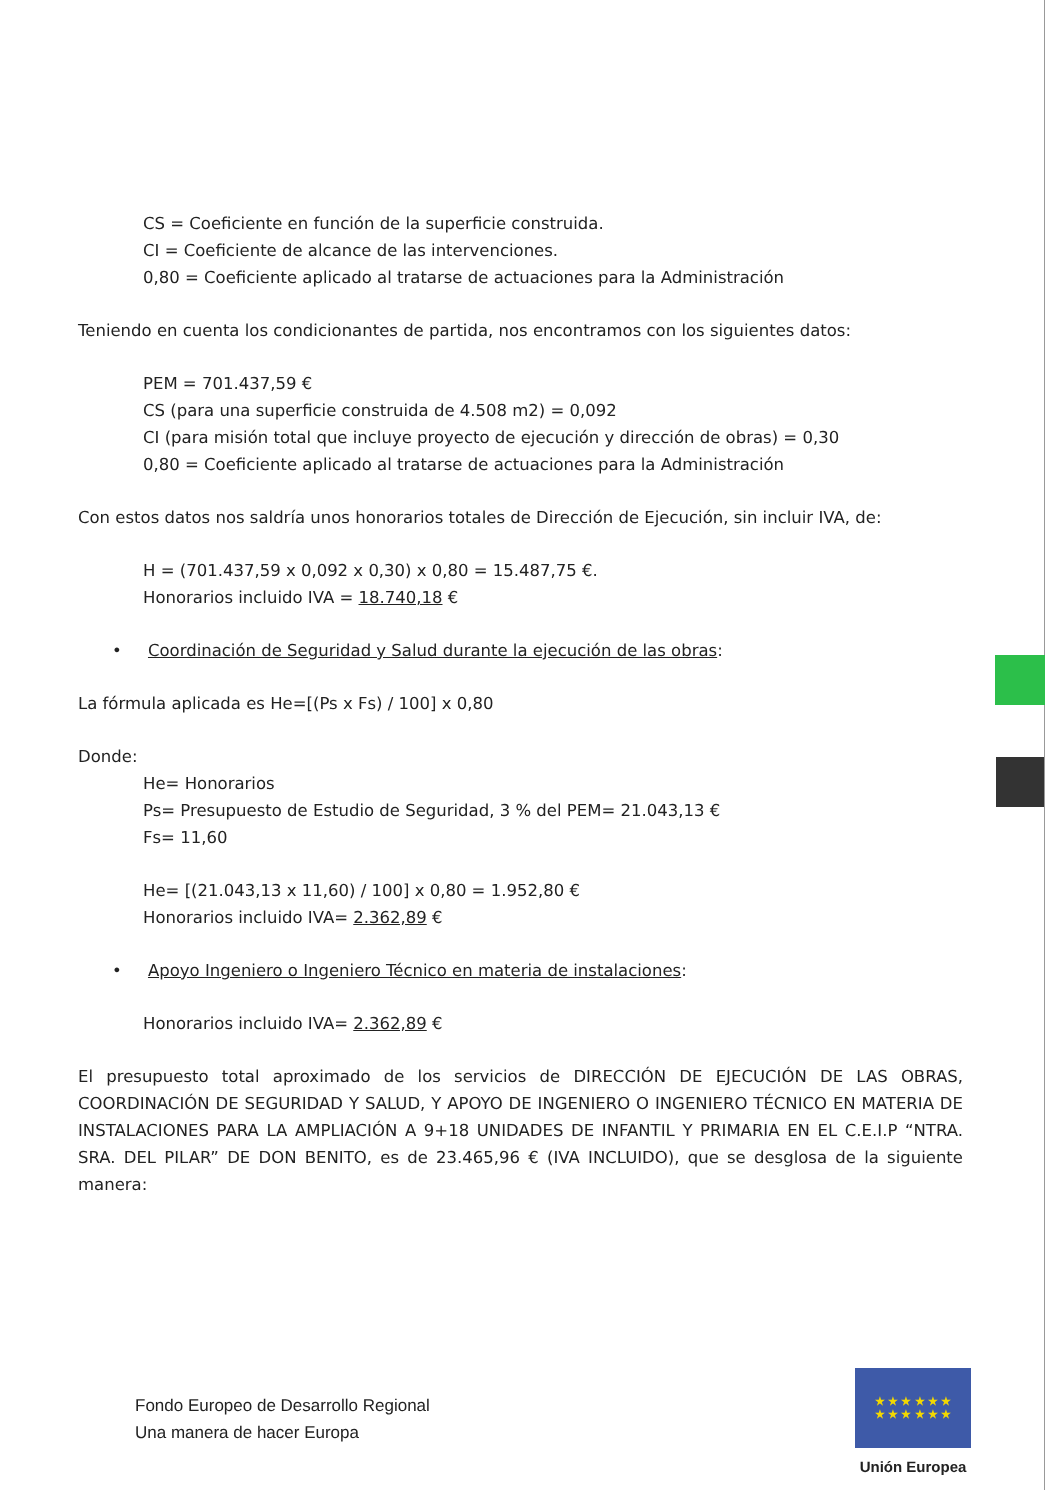CS = Coeficiente en función de la superficie construida.
CI = Coeficiente de alcance de las intervenciones.
0,80 = Coeficiente aplicado al tratarse de actuaciones para la Administración
Teniendo en cuenta los condicionantes de partida, nos encontramos con los siguientes datos:
PEM = 701.437,59 €
CS (para una superficie construida de 4.508 m2) = 0,092
CI (para misión total que incluye proyecto de ejecución y dirección de obras) = 0,30
0,80 = Coeficiente aplicado al tratarse de actuaciones para la Administración
Con estos datos nos saldría unos honorarios totales de Dirección de Ejecución, sin incluir IVA, de:
H = (701.437,59 x 0,092 x 0,30) x 0,80 = 15.487,75 €.
Honorarios incluido IVA = 18.740,18 €
• Coordinación de Seguridad y Salud durante la ejecución de las obras:
La fórmula aplicada es He=[(Ps x Fs) / 100] x 0,80
Donde:
He= Honorarios
Ps= Presupuesto de Estudio de Seguridad, 3 % del PEM= 21.043,13 €
Fs= 11,60
He= [(21.043,13 x 11,60) / 100] x 0,80 = 1.952,80 €
Honorarios incluido IVA= 2.362,89 €
• Apoyo Ingeniero o Ingeniero Técnico en materia de instalaciones:
Honorarios incluido IVA= 2.362,89 €
El presupuesto total aproximado de los servicios de DIRECCIÓN DE EJECUCIÓN DE LAS OBRAS, COORDINACIÓN DE SEGURIDAD Y SALUD, Y APOYO DE INGENIERO O INGENIERO TÉCNICO EN MATERIA DE INSTALACIONES PARA LA AMPLIACIÓN A 9+18 UNIDADES DE INFANTIL Y PRIMARIA EN EL C.E.I.P “NTRA. SRA. DEL PILAR” DE DON BENITO, es de 23.465,96 € (IVA INCLUIDO), que se desglosa de la siguiente manera:
Fondo Europeo de Desarrollo Regional
Una manera de hacer Europa
★ ★ ★ ★ ★ ★
★ ★ ★ ★ ★ ★
Unión Europea